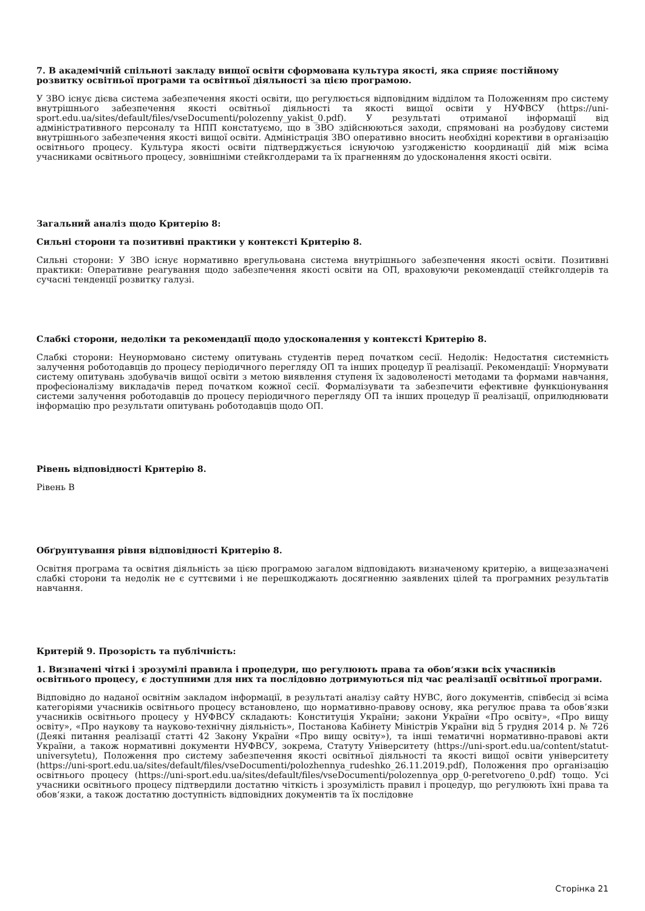7. В академічній спільноті закладу вищої освіти сформована культура якості, яка сприяє постійному розвитку освітньої програми та освітньої діяльності за цією програмою.
У ЗВО існує дієва система забезпечення якості освіти, що регулюється відповідним відділом та Положенням про систему внутрішнього забезпечення якості освітньої діяльності та якості вищої освіти у НУФВСУ (https://uni-sport.edu.ua/sites/default/files/vseDocumenti/polozenny_yakist_0.pdf). У результаті отриманої інформації від адміністративного персоналу та НПП констатуємо, що в ЗВО здійснюються заходи, спрямовані на розбудову системи внутрішнього забезпечення якості вищої освіти. Адміністрація ЗВО оперативно вносить необхідні корективи в організацію освітнього процесу. Культура якості освіти підтверджується існуючою узгодженістю координації дій між всіма учасниками освітнього процесу, зовнішніми стейкголдерами та їх прагненням до удосконалення якості освіти.
Загальний аналіз щодо Критерію 8:
Сильні сторони та позитивні практики у контексті Критерію 8.
Сильні сторони: У ЗВО існує нормативно врегульована система внутрішнього забезпечення якості освіти. Позитивні практики: Оперативне реагування щодо забезпечення якості освіти на ОП, враховуючи рекомендації стейкголдерів та сучасні тенденції розвитку галузі.
Слабкі сторони, недоліки та рекомендації щодо удосконалення у контексті Критерію 8.
Слабкі сторони: Неунормовано систему опитувань студентів перед початком сесії. Недолік: Недостатня системність залучення роботодавців до процесу періодичного перегляду ОП та інших процедур її реалізації. Рекомендації: Унормувати систему опитувань здобувачів вищої освіти з метою виявлення ступеня їх задоволеності методами та формами навчання, професіоналізму викладачів перед початком кожної сесії. Формалізувати та забезпечити ефективне функціонування системи залучення роботодавців до процесу періодичного перегляду ОП та інших процедур її реалізації, оприлюднювати інформацію про результати опитувань роботодавців щодо ОП.
Рівень відповідності Критерію 8.
Рівень В
Обґрунтування рівня відповідності Критерію 8.
Освітня програма та освітня діяльність за цією програмою загалом відповідають визначеному критерію, а вищезазначені слабкі сторони та недолік не є суттєвими і не перешкоджають досягненню заявлених цілей та програмних результатів навчання.
Критерій 9. Прозорість та публічність:
1. Визначені чіткі і зрозумілі правила і процедури, що регулюють права та обов‘язки всіх учасників освітнього процесу, є доступними для них та послідовно дотримуються під час реалізації освітньої програми.
Відповідно до наданої освітнім закладом інформації, в результаті аналізу сайту НУВС, його документів, співбесід зі всіма категоріями учасників освітнього процесу встановлено, що нормативно-правову основу, яка регулює права та обов’язки учасників освітнього процесу у НУФВСУ складають: Конституція України; закони України «Про освіту», «Про вищу освіту», «Про наукову та науково-технічну діяльність», Постанова Кабінету Міністрів України від 5 грудня 2014 р. № 726 (Деякі питання реалізації статті 42 Закону України «Про вищу освіту»), та інші тематичні нормативно-правові акти України, а також нормативні документи НУФВСУ, зокрема, Статуту Університету (https://uni-sport.edu.ua/content/statut-universytetu), Положення про систему забезпечення якості освітньої діяльності та якості вищої освіти університету (https://uni-sport.edu.ua/sites/default/files/vseDocumenti/polozhennya_rudeshko_26.11.2019.pdf), Положення про організацію освітнього процесу (https://uni-sport.edu.ua/sites/default/files/vseDocumenti/polozennya_opp_0-peretvoreno_0.pdf) тощо. Усі учасники освітнього процесу підтвердили достатню чіткість і зрозумілість правил і процедур, що регулюють їхні права та обов‘язки, а також достатню доступність відповідних документів та їх послідовне
Сторінка 21